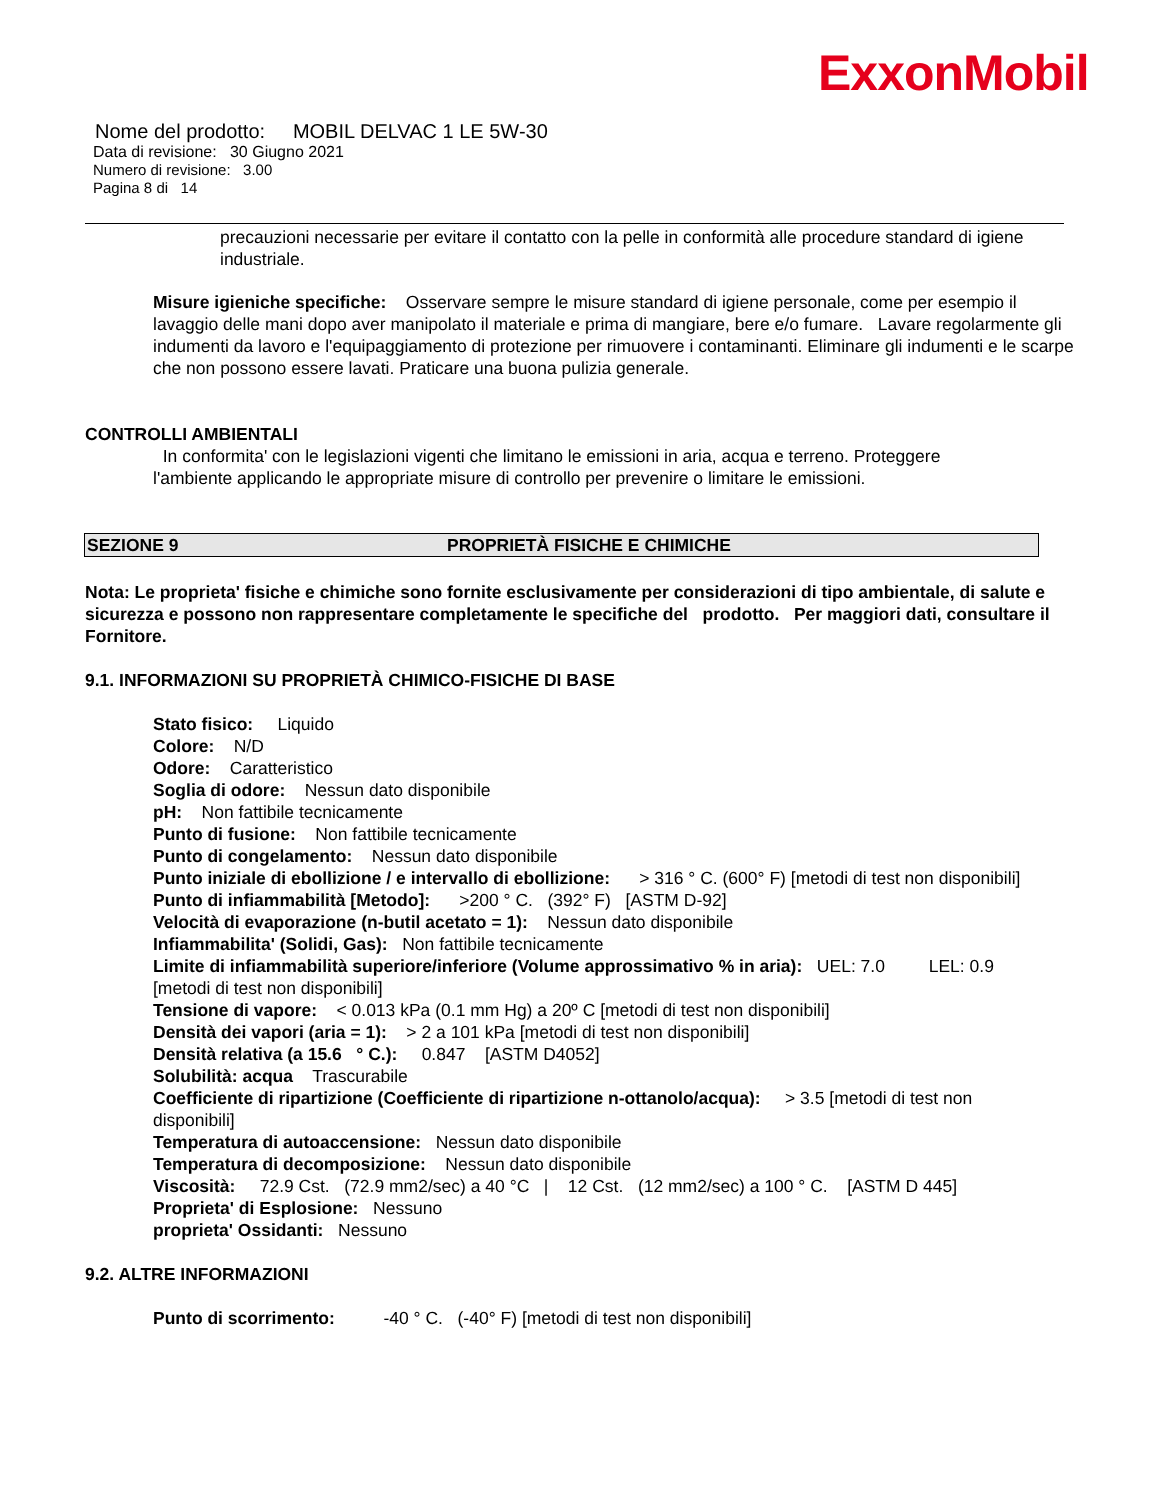ExxonMobil
Nome del prodotto: MOBIL DELVAC 1 LE 5W-30
Data di revisione: 30 Giugno 2021
Numero di revisione: 3.00
Pagina 8 di 14
precauzioni necessarie per evitare il contatto con la pelle in conformità alle procedure standard di igiene industriale.
Misure igieniche specifiche: Osservare sempre le misure standard di igiene personale, come per esempio il lavaggio delle mani dopo aver manipolato il materiale e prima di mangiare, bere e/o fumare. Lavare regolarmente gli indumenti da lavoro e l'equipaggiamento di protezione per rimuovere i contaminanti. Eliminare gli indumenti e le scarpe che non possono essere lavati. Praticare una buona pulizia generale.
CONTROLLI AMBIENTALI
In conformita' con le legislazioni vigenti che limitano le emissioni in aria, acqua e terreno. Proteggere l'ambiente applicando le appropriate misure di controllo per prevenire o limitare le emissioni.
SEZIONE 9 PROPRIETÀ FISICHE E CHIMICHE
Nota: Le proprieta' fisiche e chimiche sono fornite esclusivamente per considerazioni di tipo ambientale, di salute e sicurezza e possono non rappresentare completamente le specifiche del prodotto. Per maggiori dati, consultare il Fornitore.
9.1. INFORMAZIONI SU PROPRIETÀ CHIMICO-FISICHE DI BASE
Stato fisico: Liquido
Colore: N/D
Odore: Caratteristico
Soglia di odore: Nessun dato disponibile
pH: Non fattibile tecnicamente
Punto di fusione: Non fattibile tecnicamente
Punto di congelamento: Nessun dato disponibile
Punto iniziale di ebollizione / e intervallo di ebollizione: > 316 ° C. (600° F) [metodi di test non disponibili]
Punto di infiammabilità [Metodo]: >200 ° C. (392° F) [ASTM D-92]
Velocità di evaporazione (n-butil acetato = 1): Nessun dato disponibile
Infiammabilita' (Solidi, Gas): Non fattibile tecnicamente
Limite di infiammabilità superiore/inferiore (Volume approssimativo % in aria): UEL: 7.0 LEL: 0.9 [metodi di test non disponibili]
Tensione di vapore: < 0.013 kPa (0.1 mm Hg) a 20º C [metodi di test non disponibili]
Densità dei vapori (aria = 1): > 2 a 101 kPa [metodi di test non disponibili]
Densità relativa (a 15.6 ° C.): 0.847 [ASTM D4052]
Solubilità: acqua Trascurabile
Coefficiente di ripartizione (Coefficiente di ripartizione n-ottanolo/acqua): > 3.5 [metodi di test non disponibili]
Temperatura di autoaccensione: Nessun dato disponibile
Temperatura di decomposizione: Nessun dato disponibile
Viscosità: 72.9 Cst. (72.9 mm2/sec) a 40 °C | 12 Cst. (12 mm2/sec) a 100 ° C. [ASTM D 445]
Proprieta' di Esplosione: Nessuno
proprieta' Ossidanti: Nessuno
9.2. ALTRE INFORMAZIONI
Punto di scorrimento: -40 ° C. (-40° F) [metodi di test non disponibili]